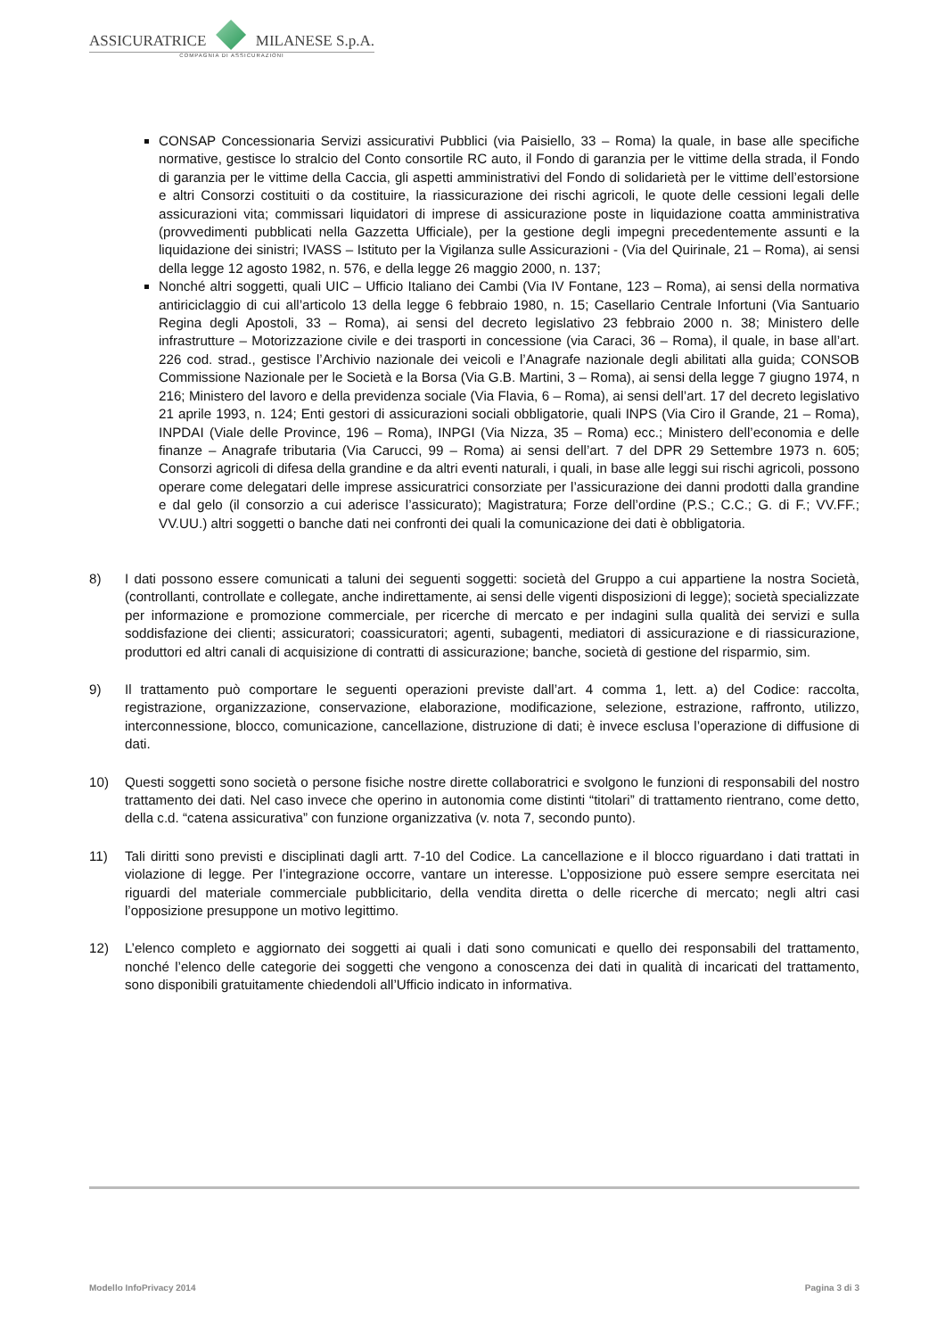ASSICURATRICE MILANESE S.p.A.
COMPAGNIA DI ASSICURAZIONI
CONSAP Concessionaria Servizi assicurativi Pubblici (via Paisiello, 33 – Roma) la quale, in base alle specifiche normative, gestisce lo stralcio del Conto consortile RC auto, il Fondo di garanzia per le vittime della strada, il Fondo di garanzia per le vittime della Caccia, gli aspetti amministrativi del Fondo di solidarietà per le vittime dell’estorsione e altri Consorzi costituiti o da costituire, la riassicurazione dei rischi agricoli, le quote delle cessioni legali delle assicurazioni vita; commissari liquidatori di imprese di assicurazione poste in liquidazione coatta amministrativa (provvedimenti pubblicati nella Gazzetta Ufficiale), per la gestione degli impegni precedentemente assunti e la liquidazione dei sinistri; IVASS – Istituto per la Vigilanza sulle Assicurazioni - (Via del Quirinale, 21 – Roma), ai sensi della legge 12 agosto 1982, n. 576, e della legge 26 maggio 2000, n. 137;
Nonché altri soggetti, quali UIC – Ufficio Italiano dei Cambi (Via IV Fontane, 123 – Roma), ai sensi della normativa antiriciclaggio di cui all’articolo 13 della legge 6 febbraio 1980, n. 15; Casellario Centrale Infortuni (Via Santuario Regina degli Apostoli, 33 – Roma), ai sensi del decreto legislativo 23 febbraio 2000 n. 38; Ministero delle infrastrutture – Motorizzazione civile e dei trasporti in concessione (via Caraci, 36 – Roma), il quale, in base all’art. 226 cod. strad., gestisce l’Archivio nazionale dei veicoli e l’Anagrafe nazionale degli abilitati alla guida; CONSOB Commissione Nazionale per le Società e la Borsa (Via G.B. Martini, 3 – Roma), ai sensi della legge 7 giugno 1974, n 216; Ministero del lavoro e della previdenza sociale (Via Flavia, 6 – Roma), ai sensi dell’art. 17 del decreto legislativo 21 aprile 1993, n. 124; Enti gestori di assicurazioni sociali obbligatorie, quali INPS (Via Ciro il Grande, 21 – Roma), INPDAI (Viale delle Province, 196 – Roma), INPGI (Via Nizza, 35 – Roma) ecc.; Ministero dell’economia e delle finanze – Anagrafe tributaria (Via Carucci, 99 – Roma) ai sensi dell’art. 7 del DPR 29 Settembre 1973 n. 605; Consorzi agricoli di difesa della grandine e da altri eventi naturali, i quali, in base alle leggi sui rischi agricoli, possono operare come delegatari delle imprese assicuratrici consorziate per l’assicurazione dei danni prodotti dalla grandine e dal gelo (il consorzio a cui aderisce l’assicurato); Magistratura; Forze dell’ordine (P.S.; C.C.; G. di F.; VV.FF.; VV.UU.) altri soggetti o banche dati nei confronti dei quali la comunicazione dei dati è obbligatoria.
8) I dati possono essere comunicati a taluni dei seguenti soggetti: società del Gruppo a cui appartiene la nostra Società, (controllanti, controllate e collegate, anche indirettamente, ai sensi delle vigenti disposizioni di legge); società specializzate per informazione e promozione commerciale, per ricerche di mercato e per indagini sulla qualità dei servizi e sulla soddisfazione dei clienti; assicuratori; coassicuratori; agenti, subagenti, mediatori di assicurazione e di riassicurazione, produttori ed altri canali di acquisizione di contratti di assicurazione; banche, società di gestione del risparmio, sim.
9) Il trattamento può comportare le seguenti operazioni previste dall’art. 4 comma 1, lett. a) del Codice: raccolta, registrazione, organizzazione, conservazione, elaborazione, modificazione, selezione, estrazione, raffronto, utilizzo, interconnessione, blocco, comunicazione, cancellazione, distruzione di dati; è invece esclusa l’operazione di diffusione di dati.
10) Questi soggetti sono società o persone fisiche nostre dirette collaboratrici e svolgono le funzioni di responsabili del nostro trattamento dei dati. Nel caso invece che operino in autonomia come distinti “titolari” di trattamento rientrano, come detto, della c.d. “catena assicurativa” con funzione organizzativa (v. nota 7, secondo punto).
11) Tali diritti sono previsti e disciplinati dagli artt. 7-10 del Codice. La cancellazione e il blocco riguardano i dati trattati in violazione di legge. Per l’integrazione occorre, vantare un interesse. L’opposizione può essere sempre esercitata nei riguardi del materiale commerciale pubblicitario, della vendita diretta o delle ricerche di mercato; negli altri casi l’opposizione presuppone un motivo legittimo.
12) L’elenco completo e aggiornato dei soggetti ai quali i dati sono comunicati e quello dei responsabili del trattamento, nonché l’elenco delle categorie dei soggetti che vengono a conoscenza dei dati in qualità di incaricati del trattamento, sono disponibili gratuitamente chiedendoli all’Ufficio indicato in informativa.
Modello InfoPrivacy 2014 Pagina 3 di 3